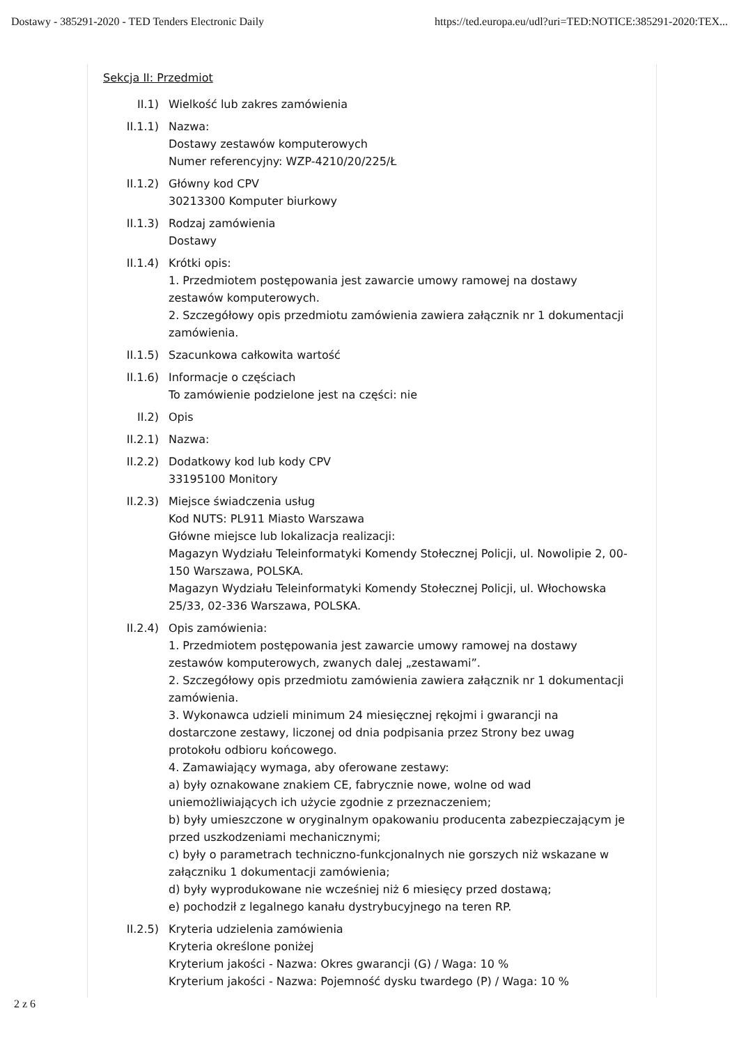Dostawy - 385291-2020 - TED Tenders Electronic Daily https://ted.europa.eu/udl?uri=TED:NOTICE:385291-2020:TEX...
Sekcja II: Przedmiot
II.1) Wielkość lub zakres zamówienia
II.1.1) Nazwa:
Dostawy zestawów komputerowych
Numer referencyjny: WZP-4210/20/225/Ł
II.1.2) Główny kod CPV
30213300 Komputer biurkowy
II.1.3) Rodzaj zamówienia
Dostawy
II.1.4) Krótki opis:
1. Przedmiotem postępowania jest zawarcie umowy ramowej na dostawy zestawów komputerowych.
2. Szczegółowy opis przedmiotu zamówienia zawiera załącznik nr 1 dokumentacji zamówienia.
II.1.5) Szacunkowa całkowita wartość
II.1.6) Informacje o częściach
To zamówienie podzielone jest na części: nie
II.2) Opis
II.2.1) Nazwa:
II.2.2) Dodatkowy kod lub kody CPV
33195100 Monitory
II.2.3) Miejsce świadczenia usług
Kod NUTS: PL911 Miasto Warszawa
Główne miejsce lub lokalizacja realizacji:
Magazyn Wydziału Teleinformatyki Komendy Stołecznej Policji, ul. Nowolipie 2, 00-150 Warszawa, POLSKA.
Magazyn Wydziału Teleinformatyki Komendy Stołecznej Policji, ul. Włochowska 25/33, 02-336 Warszawa, POLSKA.
II.2.4) Opis zamówienia:
1. Przedmiotem postępowania jest zawarcie umowy ramowej na dostawy zestawów komputerowych, zwanych dalej „zestawami”.
2. Szczegółowy opis przedmiotu zamówienia zawiera załącznik nr 1 dokumentacji zamówienia.
3. Wykonawca udzieli minimum 24 miesięcznej rękojmi i gwarancji na dostarczone zestawy, liczonej od dnia podpisania przez Strony bez uwag protokołu odbioru końcowego.
4. Zamawiający wymaga, aby oferowane zestawy:
a) były oznakowane znakiem CE, fabrycznie nowe, wolne od wad uniemożliwiających ich użycie zgodnie z przeznaczeniem;
b) były umieszczone w oryginalnym opakowaniu producenta zabezpieczającym je przed uszkodzeniami mechanicznymi;
c) były o parametrach techniczno-funkcjonalnych nie gorszych niż wskazane w załączniku 1 dokumentacji zamówienia;
d) były wyprodukowane nie wcześniej niż 6 miesięcy przed dostawą;
e) pochodził z legalnego kanału dystrybucyjnego na teren RP.
II.2.5) Kryteria udzielenia zamówienia
Kryteria określone poniżej
Kryterium jakości - Nazwa: Okres gwarancji (G) / Waga: 10 %
Kryterium jakości - Nazwa: Pojemność dysku twardego (P) / Waga: 10 %
2 z 6